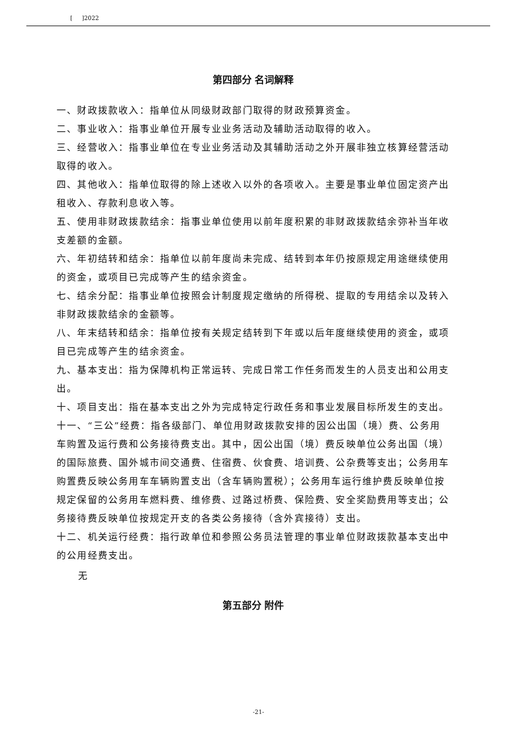[ ]2022
第四部分 名词解释
一、财政拨款收入：指单位从同级财政部门取得的财政预算资金。
二、事业收入：指事业单位开展专业业务活动及辅助活动取得的收入。
三、经营收入：指事业单位在专业业务活动及其辅助活动之外开展非独立核算经营活动取得的收入。
四、其他收入：指单位取得的除上述收入以外的各项收入。主要是事业单位固定资产出租收入、存款利息收入等。
五、使用非财政拨款结余：指事业单位使用以前年度积累的非财政拨款结余弥补当年收支差额的金额。
六、年初结转和结余：指单位以前年度尚未完成、结转到本年仍按原规定用途继续使用的资金，或项目已完成等产生的结余资金。
七、结余分配：指事业单位按照会计制度规定缴纳的所得税、提取的专用结余以及转入非财政拨款结余的金额等。
八、年末结转和结余：指单位按有关规定结转到下年或以后年度继续使用的资金，或项目已完成等产生的结余资金。
九、基本支出：指为保障机构正常运转、完成日常工作任务而发生的人员支出和公用支出。
十、项目支出：指在基本支出之外为完成特定行政任务和事业发展目标所发生的支出。
十一、“三公”经费：指各级部门、单位用财政拨款安排的因公出国（境）费、公务用车购置及运行费和公务接待费支出。其中，因公出国（境）费反映单位公务出国（境）的国际旅费、国外城市间交通费、住宿费、伙食费、培训费、公杂费等支出；公务用车购置费反映公务用车车辆购置支出（含车辆购置税）；公务用车运行维护费反映单位按规定保留的公务用车燃料费、维修费、过路过桥费、保险费、安全奖励费用等支出；公务接待费反映单位按规定开支的各类公务接待（含外宾接待）支出。
十二、机关运行经费：指行政单位和参照公务员法管理的事业单位财政拨款基本支出中的公用经费支出。
无
第五部分 附件
-21-